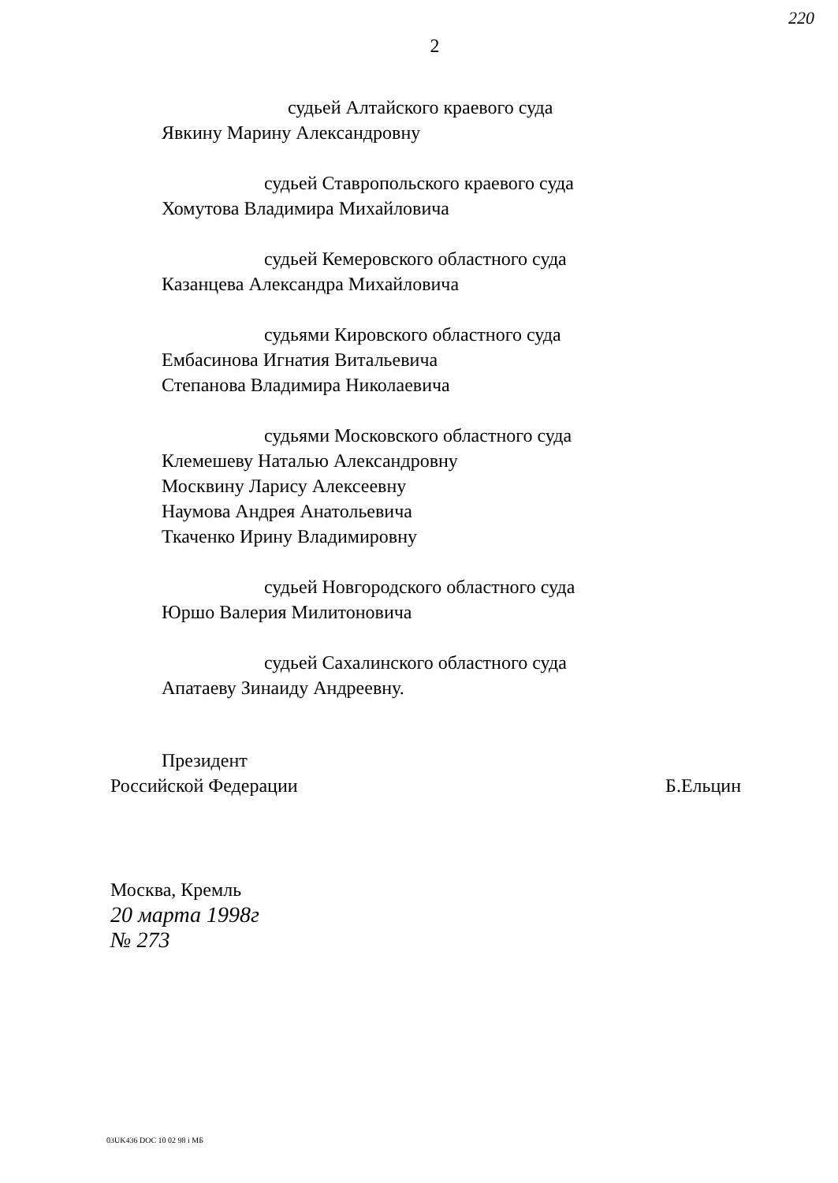220
2
судьей Алтайского краевого суда
Явкину Марину Александровну
судьей Ставропольского краевого суда
Хомутова Владимира Михайловича
судьей Кемеровского областного суда
Казанцева Александра Михайловича
судьями Кировского областного суда
Ембасинова Игнатия Витальевича
Степанова Владимира Николаевича
судьями Московского областного суда
Клемешеву Наталью Александровну
Москвину Ларису Алексеевну
Наумова Андрея Анатольевича
Ткаченко Ирину Владимировну
судьей Новгородского областного суда
Юршо Валерия Милитоновича
судьей Сахалинского областного суда
Апатаеву Зинаиду Андреевну.
Президент
Российской Федерации Б.Ельцин
Москва, Кремль
20 марта 1998г
№ 273
03UK436 DOC 10 02 98 i МБ